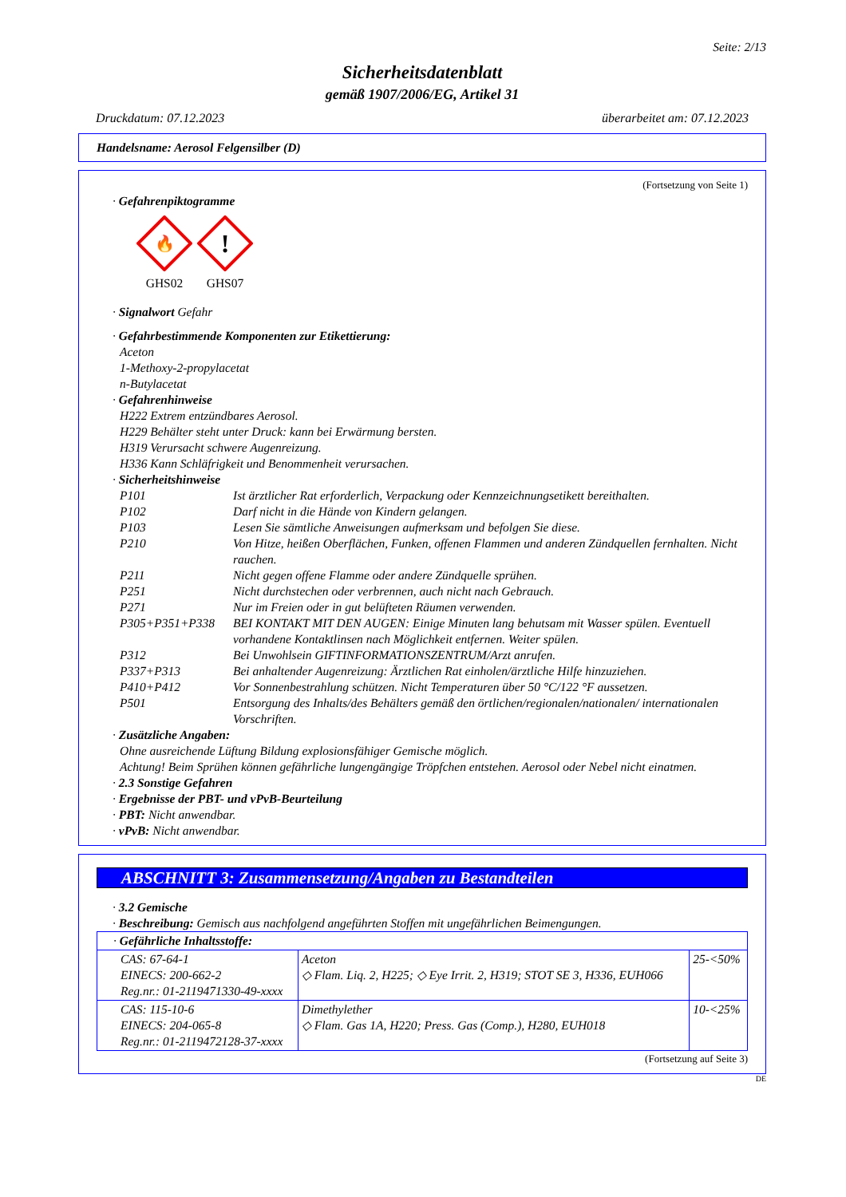Seite: 2/13
Sicherheitsdatenblatt
gemäß 1907/2006/EG, Artikel 31
Druckdatum: 07.12.2023 überarbeitet am: 07.12.2023
Handelsname: Aerosol Felgensilber (D)
(Fortsetzung von Seite 1)
· Gefahrenpiktogramme
🔥
GHS02
!
GHS07
· Signalwort Gefahr
· Gefahrbestimmende Komponenten zur Etikettierung:
Aceton
1-Methoxy-2-propylacetat
n-Butylacetat
· Gefahrenhinweise
H222 Extrem entzündbares Aerosol.
H229 Behälter steht unter Druck: kann bei Erwärmung bersten.
H319 Verursacht schwere Augenreizung.
H336 Kann Schläfrigkeit und Benommenheit verursachen.
· Sicherheitshinweise
P101 Ist ärztlicher Rat erforderlich, Verpackung oder Kennzeichnungsetikett bereithalten.
P102 Darf nicht in die Hände von Kindern gelangen.
P103 Lesen Sie sämtliche Anweisungen aufmerksam und befolgen Sie diese.
P210 Von Hitze, heißen Oberflächen, Funken, offenen Flammen und anderen Zündquellen fernhalten. Nicht rauchen.
P211 Nicht gegen offene Flamme oder andere Zündquelle sprühen.
P251 Nicht durchstechen oder verbrennen, auch nicht nach Gebrauch.
P271 Nur im Freien oder in gut belüfteten Räumen verwenden.
P305+P351+P338 BEI KONTAKT MIT DEN AUGEN: Einige Minuten lang behutsam mit Wasser spülen. Eventuell vorhandene Kontaktlinsen nach Möglichkeit entfernen. Weiter spülen.
P312 Bei Unwohlsein GIFTINFORMATIONSZENTRUM/Arzt anrufen.
P337+P313 Bei anhaltender Augenreizung: Ärztlichen Rat einholen/ärztliche Hilfe hinzuziehen.
P410+P412 Vor Sonnenbestrahlung schützen. Nicht Temperaturen über 50 °C/122 °F aussetzen.
P501 Entsorgung des Inhalts/des Behälters gemäß den örtlichen/regionalen/nationalen/ internationalen Vorschriften.
· Zusätzliche Angaben:
Ohne ausreichende Lüftung Bildung explosionsfähiger Gemische möglich.
Achtung! Beim Sprühen können gefährliche lungengängige Tröpfchen entstehen. Aerosol oder Nebel nicht einatmen.
· 2.3 Sonstige Gefahren
· Ergebnisse der PBT- und vPvB-Beurteilung
· PBT: Nicht anwendbar.
· vPvB: Nicht anwendbar.
ABSCHNITT 3: Zusammensetzung/Angaben zu Bestandteilen
· 3.2 Gemische
· Beschreibung: Gemisch aus nachfolgend angeführten Stoffen mit ungefährlichen Beimengungen.
| · Gefährliche Inhaltsstoffe: | | |
| CAS: 67-64-1 EINECS: 200-662-2 Reg.nr.: 01-2119471330-49-xxxx | Aceton ◇ Flam. Liq. 2, H225; ◇ Eye Irrit. 2, H319; STOT SE 3, H336, EUH066 | 25-<50% |
| CAS: 115-10-6 EINECS: 204-065-8 Reg.nr.: 01-2119472128-37-xxxx | Dimethylether ◇ Flam. Gas 1A, H220; Press. Gas (Comp.), H280, EUH018 | 10-<25% |
(Fortsetzung auf Seite 3)
DE